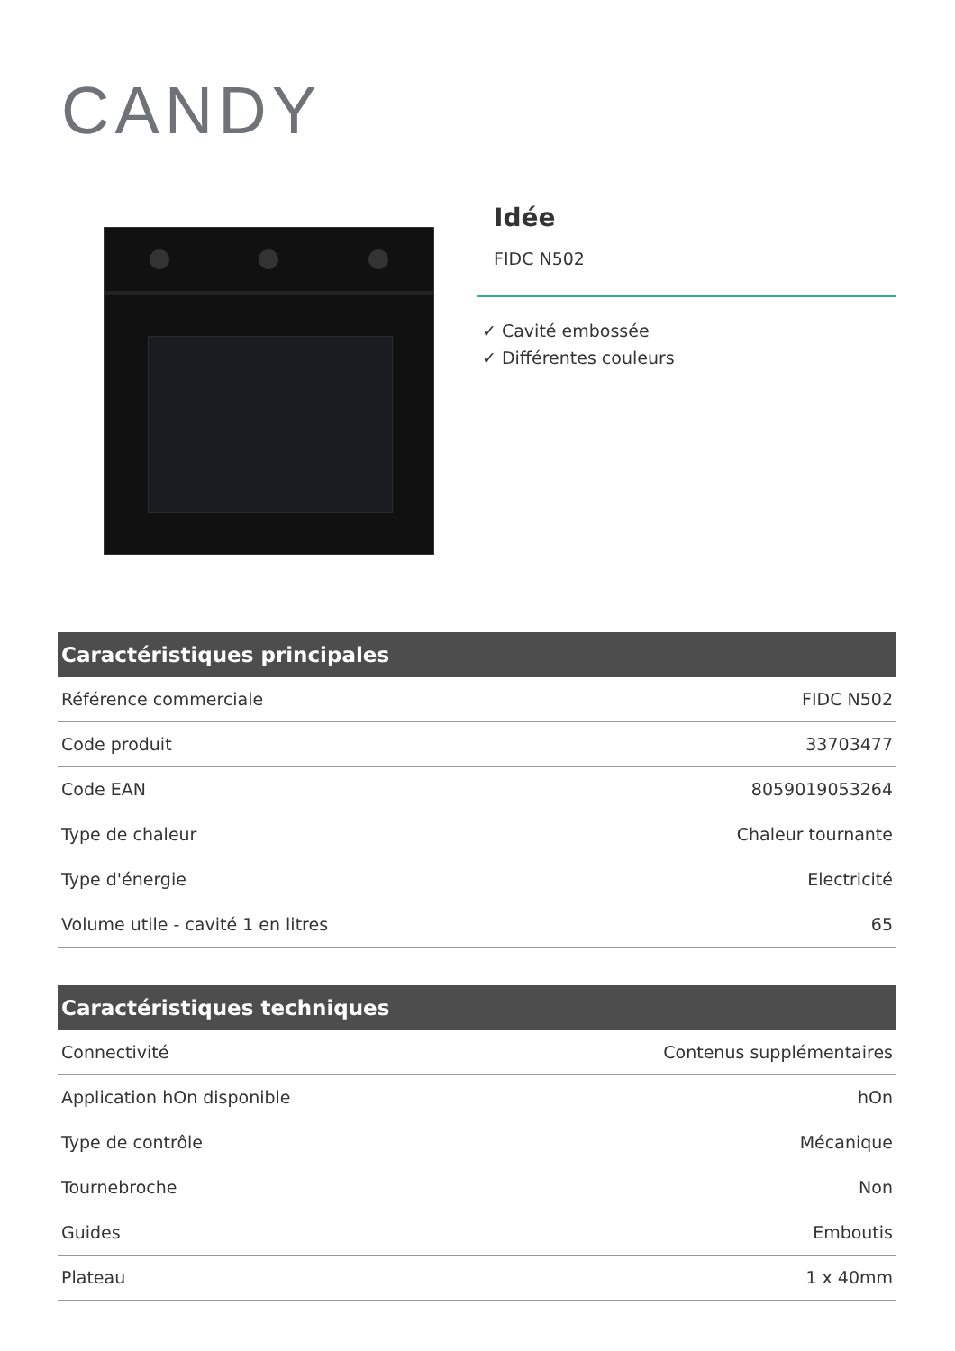CANDY
Idée
FIDC N502
✓ Cavité embossée
✓ Différentes couleurs
| Caractéristiques principales | |
| --- | --- |
| Référence commerciale | FIDC N502 |
| Code produit | 33703477 |
| Code EAN | 8059019053264 |
| Type de chaleur | Chaleur tournante |
| Type d'énergie | Electricité |
| Volume utile - cavité 1 en litres | 65 |
| Caractéristiques techniques | |
| --- | --- |
| Connectivité | Contenus supplémentaires |
| Application hOn disponible | hOn |
| Type de contrôle | Mécanique |
| Tournebroche | Non |
| Guides | Emboutis |
| Plateau | 1 x 40mm |